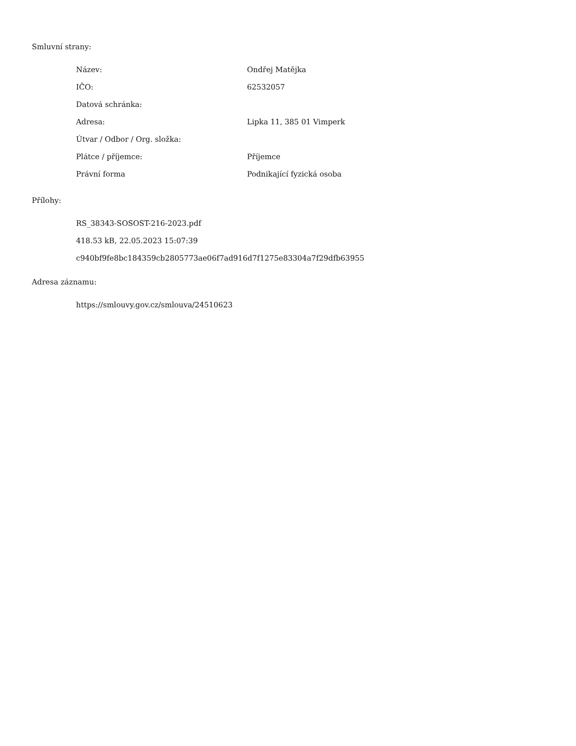Smluvní strany:
| Název: | Ondřej Matějka |
| IČO: | 62532057 |
| Datová schránka: | |
| Adresa: | Lipka 11, 385 01 Vimperk |
| Útvar / Odbor / Org. složka: | |
| Plátce / příjemce: | Příjemce |
| Právní forma | Podnikající fyzická osoba |
Přílohy:
RS_38343-SOSOST-216-2023.pdf
418.53 kB, 22.05.2023 15:07:39
c940bf9fe8bc184359cb2805773ae06f7ad916d7f1275e83304a7f29dfb63955
Adresa záznamu:
https://smlouvy.gov.cz/smlouva/24510623